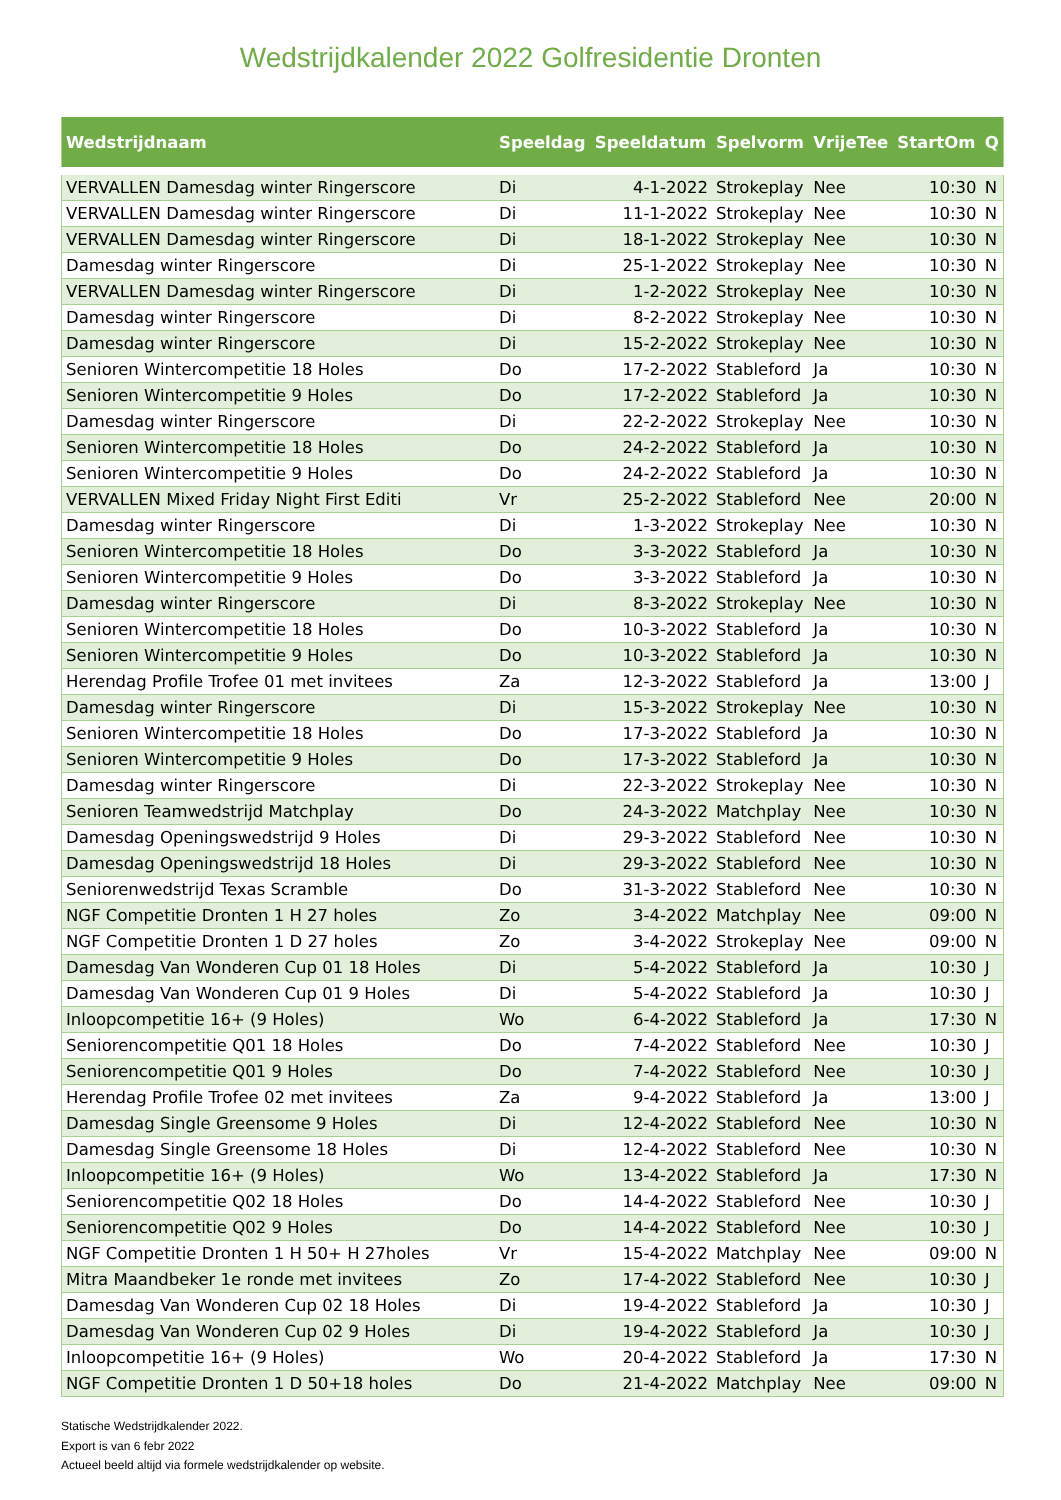Wedstrijdkalender 2022 Golfresidentie Dronten
| Wedstrijdnaam | Speeldag | Speeldatum | Spelvorm | VrijeTee | StartOm | Q |
| --- | --- | --- | --- | --- | --- | --- |
| VERVALLEN Damesdag winter Ringerscore | Di | 4-1-2022 | Strokeplay | Nee | 10:30 | N |
| VERVALLEN Damesdag winter Ringerscore | Di | 11-1-2022 | Strokeplay | Nee | 10:30 | N |
| VERVALLEN Damesdag winter Ringerscore | Di | 18-1-2022 | Strokeplay | Nee | 10:30 | N |
| Damesdag winter Ringerscore | Di | 25-1-2022 | Strokeplay | Nee | 10:30 | N |
| VERVALLEN Damesdag winter Ringerscore | Di | 1-2-2022 | Strokeplay | Nee | 10:30 | N |
| Damesdag winter Ringerscore | Di | 8-2-2022 | Strokeplay | Nee | 10:30 | N |
| Damesdag winter Ringerscore | Di | 15-2-2022 | Strokeplay | Nee | 10:30 | N |
| Senioren Wintercompetitie 18 Holes | Do | 17-2-2022 | Stableford | Ja | 10:30 | N |
| Senioren Wintercompetitie 9 Holes | Do | 17-2-2022 | Stableford | Ja | 10:30 | N |
| Damesdag winter Ringerscore | Di | 22-2-2022 | Strokeplay | Nee | 10:30 | N |
| Senioren Wintercompetitie 18 Holes | Do | 24-2-2022 | Stableford | Ja | 10:30 | N |
| Senioren Wintercompetitie 9 Holes | Do | 24-2-2022 | Stableford | Ja | 10:30 | N |
| VERVALLEN Mixed Friday Night First Editi | Vr | 25-2-2022 | Stableford | Nee | 20:00 | N |
| Damesdag winter Ringerscore | Di | 1-3-2022 | Strokeplay | Nee | 10:30 | N |
| Senioren Wintercompetitie 18 Holes | Do | 3-3-2022 | Stableford | Ja | 10:30 | N |
| Senioren Wintercompetitie 9 Holes | Do | 3-3-2022 | Stableford | Ja | 10:30 | N |
| Damesdag winter Ringerscore | Di | 8-3-2022 | Strokeplay | Nee | 10:30 | N |
| Senioren Wintercompetitie 18 Holes | Do | 10-3-2022 | Stableford | Ja | 10:30 | N |
| Senioren Wintercompetitie 9 Holes | Do | 10-3-2022 | Stableford | Ja | 10:30 | N |
| Herendag Profile Trofee 01 met invitees | Za | 12-3-2022 | Stableford | Ja | 13:00 | J |
| Damesdag winter Ringerscore | Di | 15-3-2022 | Strokeplay | Nee | 10:30 | N |
| Senioren Wintercompetitie 18 Holes | Do | 17-3-2022 | Stableford | Ja | 10:30 | N |
| Senioren Wintercompetitie 9 Holes | Do | 17-3-2022 | Stableford | Ja | 10:30 | N |
| Damesdag winter Ringerscore | Di | 22-3-2022 | Strokeplay | Nee | 10:30 | N |
| Senioren Teamwedstrijd Matchplay | Do | 24-3-2022 | Matchplay | Nee | 10:30 | N |
| Damesdag Openingswedstrijd 9 Holes | Di | 29-3-2022 | Stableford | Nee | 10:30 | N |
| Damesdag Openingswedstrijd 18 Holes | Di | 29-3-2022 | Stableford | Nee | 10:30 | N |
| Seniorenwedstrijd Texas Scramble | Do | 31-3-2022 | Stableford | Nee | 10:30 | N |
| NGF Competitie Dronten 1 H 27 holes | Zo | 3-4-2022 | Matchplay | Nee | 09:00 | N |
| NGF Competitie Dronten 1 D 27 holes | Zo | 3-4-2022 | Strokeplay | Nee | 09:00 | N |
| Damesdag Van Wonderen Cup 01 18 Holes | Di | 5-4-2022 | Stableford | Ja | 10:30 | J |
| Damesdag Van Wonderen Cup 01 9 Holes | Di | 5-4-2022 | Stableford | Ja | 10:30 | J |
| Inloopcompetitie 16+ (9 Holes) | Wo | 6-4-2022 | Stableford | Ja | 17:30 | N |
| Seniorencompetitie Q01 18 Holes | Do | 7-4-2022 | Stableford | Nee | 10:30 | J |
| Seniorencompetitie Q01 9 Holes | Do | 7-4-2022 | Stableford | Nee | 10:30 | J |
| Herendag Profile Trofee 02 met invitees | Za | 9-4-2022 | Stableford | Ja | 13:00 | J |
| Damesdag Single Greensome 9 Holes | Di | 12-4-2022 | Stableford | Nee | 10:30 | N |
| Damesdag Single Greensome 18 Holes | Di | 12-4-2022 | Stableford | Nee | 10:30 | N |
| Inloopcompetitie 16+ (9 Holes) | Wo | 13-4-2022 | Stableford | Ja | 17:30 | N |
| Seniorencompetitie Q02 18 Holes | Do | 14-4-2022 | Stableford | Nee | 10:30 | J |
| Seniorencompetitie Q02 9 Holes | Do | 14-4-2022 | Stableford | Nee | 10:30 | J |
| NGF Competitie Dronten 1 H 50+ H 27holes | Vr | 15-4-2022 | Matchplay | Nee | 09:00 | N |
| Mitra Maandbeker 1e ronde met invitees | Zo | 17-4-2022 | Stableford | Nee | 10:30 | J |
| Damesdag Van Wonderen Cup 02 18 Holes | Di | 19-4-2022 | Stableford | Ja | 10:30 | J |
| Damesdag Van Wonderen Cup 02 9 Holes | Di | 19-4-2022 | Stableford | Ja | 10:30 | J |
| Inloopcompetitie 16+ (9 Holes) | Wo | 20-4-2022 | Stableford | Ja | 17:30 | N |
| NGF Competitie Dronten 1 D 50+18 holes | Do | 21-4-2022 | Matchplay | Nee | 09:00 | N |
Statische Wedstrijdkalender 2022.
Export is van 6 febr 2022
Actueel beeld altijd via formele wedstrijdkalender op website.